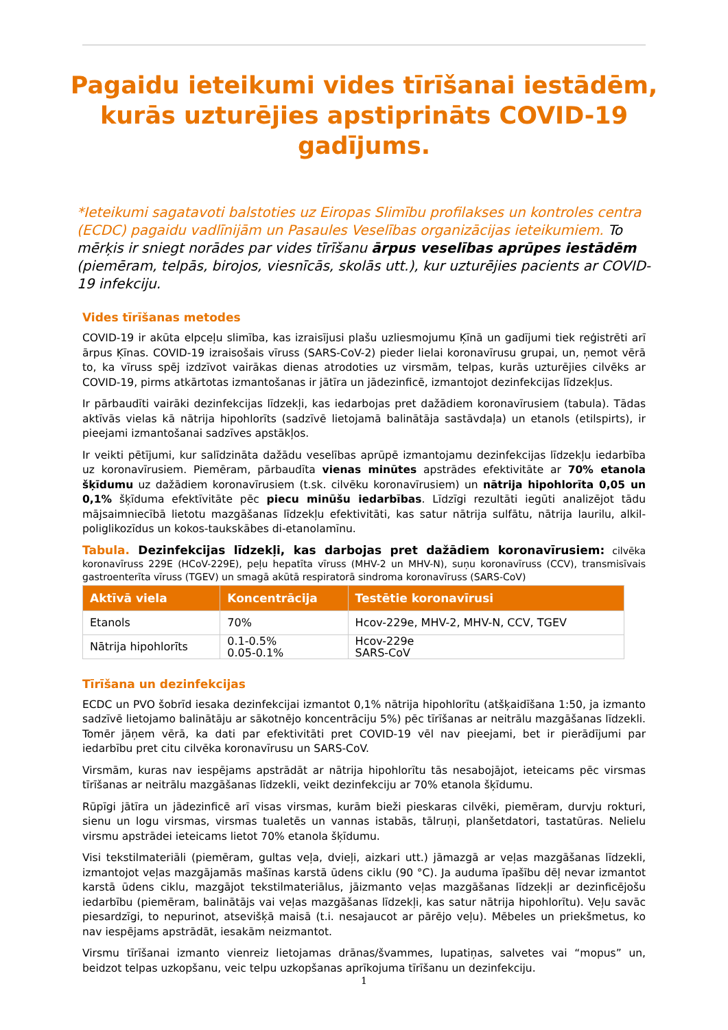Pagaidu ieteikumi vides tīrīšanai iestādēm, kurās uzturējies apstiprināts COVID-19 gadījums.
*Ieteikumi sagatavoti balstoties uz Eiropas Slimību profilakses un kontroles centra (ECDC) pagaidu vadlīnijām un Pasaules Veselības organizācijas ieteikumiem. To mērķis ir sniegt norādes par vides tīrīšanu ārpus veselības aprūpes iestādēm (piemēram, telpās, birojos, viesnīcās, skolās utt.), kur uzturējies pacients ar COVID-19 infekciju.
Vides tīrīšanas metodes
COVID-19 ir akūta elpceļu slimība, kas izraisījusi plašu uzliesmojumu Ķīnā un gadījumi tiek reģistrēti arī ārpus Ķīnas. COVID-19 izraisošais vīruss (SARS-CoV-2) pieder lielai koronavīrusu grupai, un, ņemot vērā to, ka vīruss spēj izdzīvot vairākas dienas atrodoties uz virsmām, telpas, kurās uzturējies cilvēks ar COVID-19, pirms atkārtotas izmantošanas ir jātīra un jādezinficē, izmantojot dezinfekcijas līdzekļus.
Ir pārbaudīti vairāki dezinfekcijas līdzekļi, kas iedarbojas pret dažādiem koronavīrusiem (tabula). Tādas aktīvās vielas kā nātrija hipohlorīts (sadzīvē lietojamā balinātāja sastāvdaļa) un etanols (etilspirts), ir pieejami izmantošanai sadzīves apstākļos.
Ir veikti pētījumi, kur salīdzināta dažādu veselības aprūpē izmantojamu dezinfekcijas līdzekļu iedarbība uz koronavīrusiem. Piemēram, pārbaudīta vienas minūtes apstrādes efektivitāte ar 70% etanola šķīdumu uz dažādiem koronavīrusiem (t.sk. cilvēku koronavīrusiem) un nātrija hipohlorīta 0,05 un 0,1% šķīduma efektīvitāte pēc piecu minūšu iedarbības. Līdzīgi rezultāti iegūti analizējot tādu mājsaimniecībā lietotu mazgāšanas līdzekļu efektivitāti, kas satur nātrija sulfātu, nātrija laurilu, alkil-poliglikozīdus un kokos-taukskābes di-etanolamīnu.
Tabula. Dezinfekcijas līdzekļi, kas darbojas pret dažādiem koronavīrusiem: cilvēka koronavīruss 229E (HCoV-229E), peļu hepatīta vīruss (MHV-2 un MHV-N), suņu koronavīruss (CCV), transmisīvais gastroenterīta vīruss (TGEV) un smagā akūtā respiratorā sindroma koronavīruss (SARS-CoV)
| Aktīvā viela | Koncentrācija | Testētie koronavīrusi |
| --- | --- | --- |
| Etanols | 70% | Hcov-229e, MHV-2, MHV-N, CCV, TGEV |
| Nātrija hipohlorīts | 0.1-0.5% 0.05-0.1% | Hcov-229e SARS-CoV |
Tīrīšana un dezinfekcijas
ECDC un PVO šobrīd iesaka dezinfekcijai izmantot 0,1% nātrija hipohlorītu (atšķaidīšana 1:50, ja izmanto sadzīvē lietojamo balinātāju ar sākotnējo koncentrāciju 5%) pēc tīrīšanas ar neitrālu mazgāšanas līdzekli. Tomēr jāņem vērā, ka dati par efektivitāti pret COVID-19 vēl nav pieejami, bet ir pierādījumi par iedarbību pret citu cilvēka koronavīrusu un SARS-CoV.
Virsmām, kuras nav iespējams apstrādāt ar nātrija hipohlorītu tās nesabojājot, ieteicams pēc virsmas tīrīšanas ar neitrālu mazgāšanas līdzekli, veikt dezinfekciju ar 70% etanola šķīdumu.
Rūpīgi jātīra un jādezinficē arī visas virsmas, kurām bieži pieskaras cilvēki, piemēram, durvju rokturi, sienu un logu virsmas, virsmas tualetēs un vannas istabās, tālruņi, planšetdatori, tastatūras. Nelielu virsmu apstrādei ieteicams lietot 70% etanola šķīdumu.
Visi tekstilmateriāli (piemēram, gultas veļa, dvieļi, aizkari utt.) jāmazgā ar veļas mazgāšanas līdzekli, izmantojot veļas mazgājamās mašīnas karstā ūdens ciklu (90 °C). Ja auduma īpašību dēļ nevar izmantot karstā ūdens ciklu, mazgājot tekstilmateriālus, jāizmanto veļas mazgāšanas līdzekļi ar dezinficējošu iedarbību (piemēram, balinātājs vai veļas mazgāšanas līdzekļi, kas satur nātrija hipohlorītu). Veļu savāc piesardzīgi, to nepurinot, atsevišķā maisā (t.i. nesajaucot ar pārējo veļu). Mēbeles un priekšmetus, ko nav iespējams apstrādāt, iesakām neizmantot.
Virsmu tīrīšanai izmanto vienreiz lietojamas drānas/švammes, lupatiņas, salvetes vai “mopus” un, beidzot telpas uzkopšanu, veic telpu uzkopšanas aprīkojuma tīrīšanu un dezinfekciju.
1